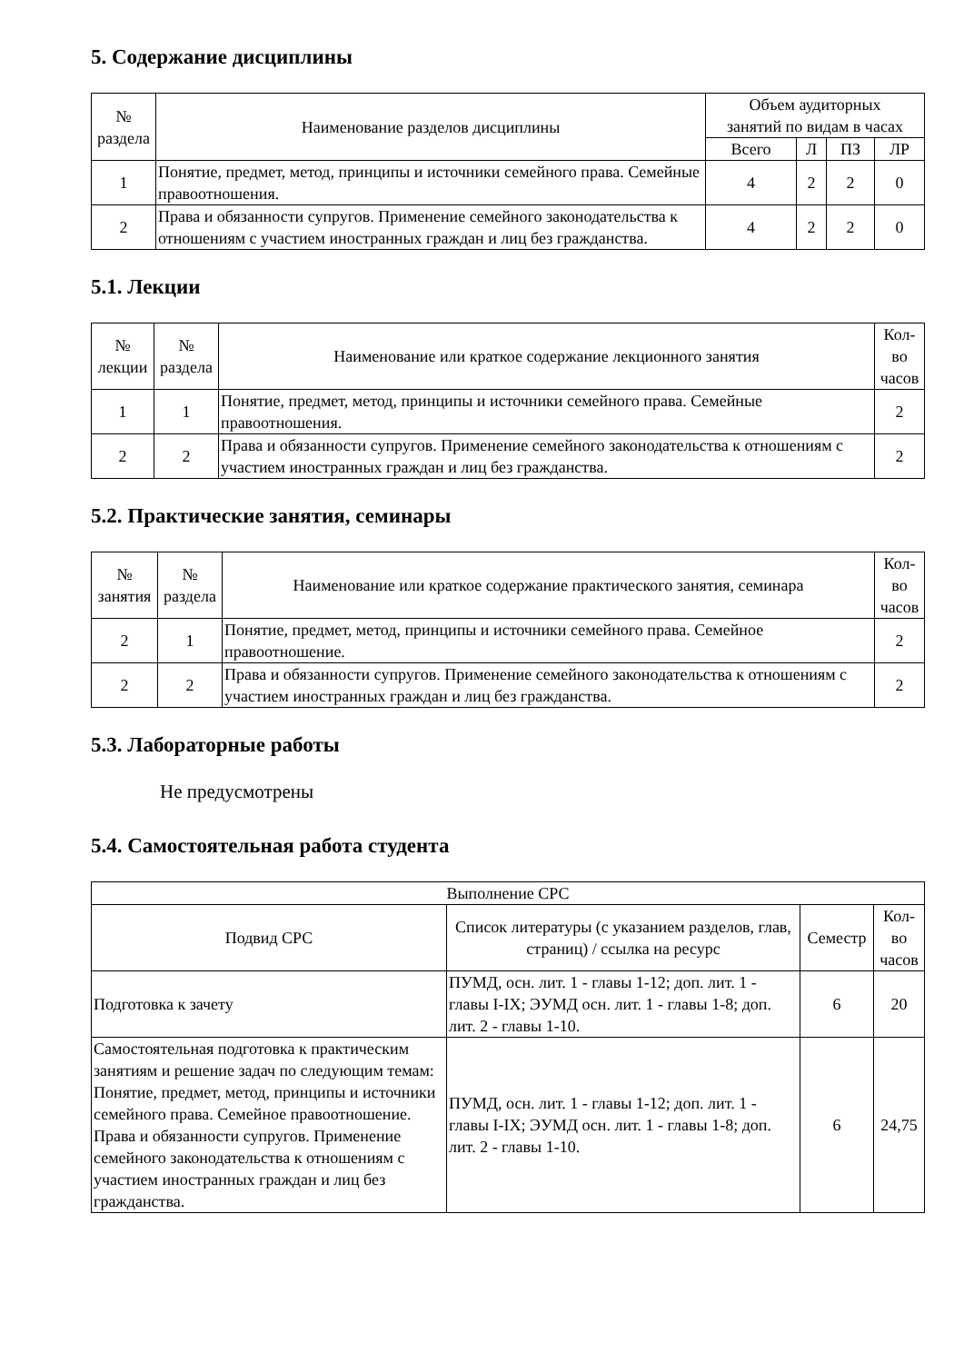5. Содержание дисциплины
| № раздела | Наименование разделов дисциплины | Объем аудиторных занятий по видам в часах | | | |
| --- | --- | --- | --- | --- | --- |
| | | Всего | Л | ПЗ | ЛР |
| 1 | Понятие, предмет, метод, принципы и источники семейного права. Семейные правоотношения. | 4 | 2 | 2 | 0 |
| 2 | Права и обязанности супругов. Применение семейного законодательства к отношениям с участием иностранных граждан и лиц без гражданства. | 4 | 2 | 2 | 0 |
5.1. Лекции
| № лекции | № раздела | Наименование или краткое содержание лекционного занятия | Кол- во часов |
| --- | --- | --- | --- |
| 1 | 1 | Понятие, предмет, метод, принципы и источники семейного права. Семейные правоотношения. | 2 |
| 2 | 2 | Права и обязанности супругов. Применение семейного законодательства к отношениям с участием иностранных граждан и лиц без гражданства. | 2 |
5.2. Практические занятия, семинары
| № занятия | № раздела | Наименование или краткое содержание практического занятия, семинара | Кол- во часов |
| --- | --- | --- | --- |
| 2 | 1 | Понятие, предмет, метод, принципы и источники семейного права. Семейное правоотношение. | 2 |
| 2 | 2 | Права и обязанности супругов. Применение семейного законодательства к отношениям с участием иностранных граждан и лиц без гражданства. | 2 |
5.3. Лабораторные работы
Не предусмотрены
5.4. Самостоятельная работа студента
| Выполнение СРС | | | |
| --- | --- | --- | --- |
| Подвид СРС | Список литературы (с указанием разделов, глав, страниц) / ссылка на ресурс | Семестр | Кол- во часов |
| Подготовка к зачету | ПУМД, осн. лит. 1 - главы 1-12; доп. лит. 1 - главы I-IX; ЭУМД осн. лит. 1 - главы 1-8; доп. лит. 2 - главы 1-10. | 6 | 20 |
| Самостоятельная подготовка к практическим занятиям и решение задач по следующим темам: Понятие, предмет, метод, принципы и источники семейного права. Семейное правоотношение. Права и обязанности супругов. Применение семейного законодательства к отношениям с участием иностранных граждан и лиц без гражданства. | ПУМД, осн. лит. 1 - главы 1-12; доп. лит. 1 - главы I-IX; ЭУМД осн. лит. 1 - главы 1-8; доп. лит. 2 - главы 1-10. | 6 | 24,75 |